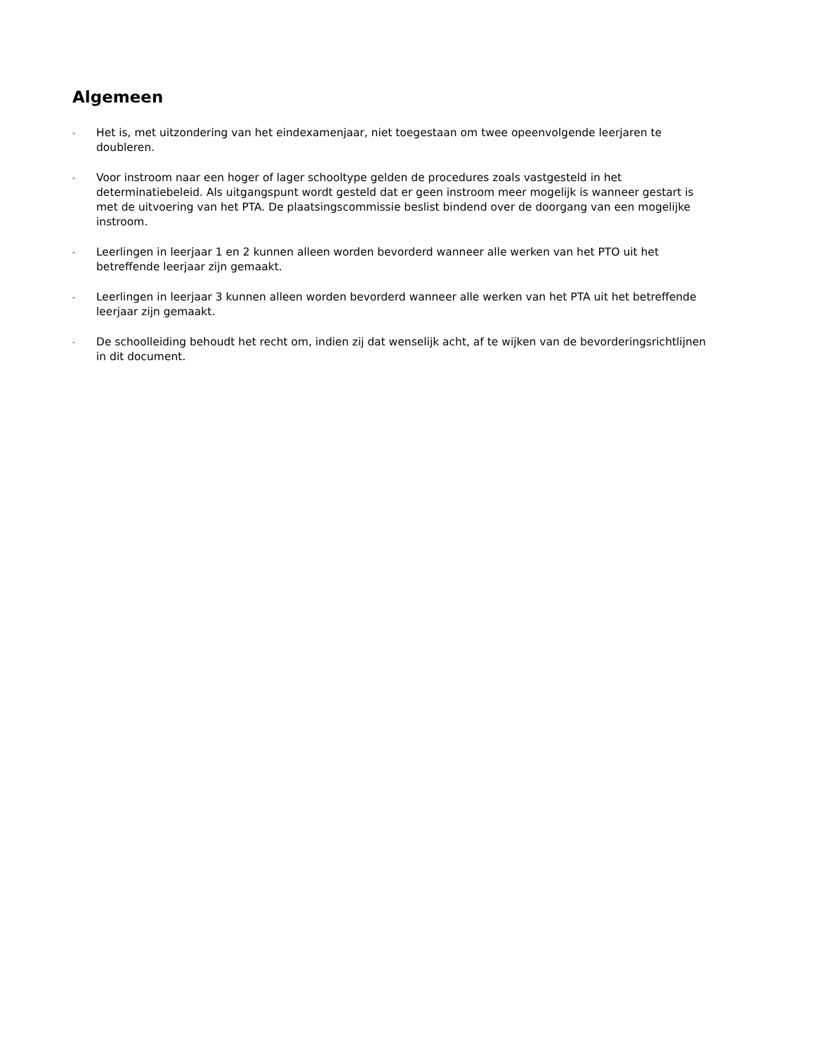Algemeen
-
Het is, met uitzondering van het eindexamenjaar, niet toegestaan om twee opeenvolgende leerjaren te doubleren.
-
Voor instroom naar een hoger of lager schooltype gelden de procedures zoals vastgesteld in het determinatiebeleid. Als uitgangspunt wordt gesteld dat er geen instroom meer mogelijk is wanneer gestart is met de uitvoering van het PTA. De plaatsingscommissie beslist bindend over de doorgang van een mogelijke instroom.
-
Leerlingen in leerjaar 1 en 2 kunnen alleen worden bevorderd wanneer alle werken van het PTO uit het betreffende leerjaar zijn gemaakt.
-
Leerlingen in leerjaar 3 kunnen alleen worden bevorderd wanneer alle werken van het PTA uit het betreffende leerjaar zijn gemaakt.
-
De schoolleiding behoudt het recht om, indien zij dat wenselijk acht, af te wijken van de bevorderingsrichtlijnen in dit document.